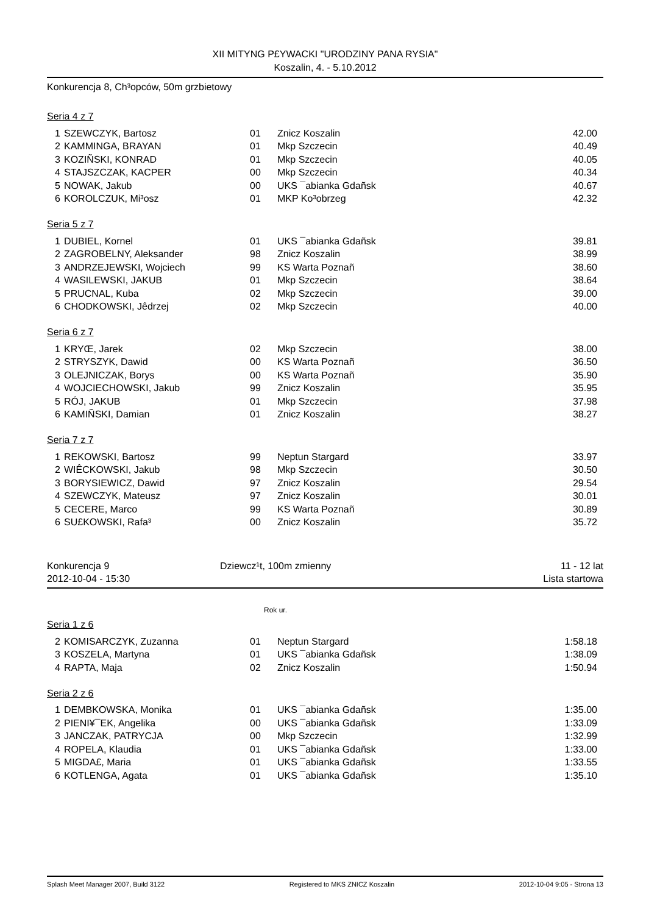XII MITYNG P£YWACKI "URODZINY PANA RYSIA"
Koszalin, 4. - 5.10.2012
Konkurencja 8, Ch³opców, 50m grzbietowy
Seria 4 z 7
| 1 | SZEWCZYK, Bartosz | 01 | Znicz Koszalin | 42.00 |
| 2 | KAMMINGA, BRAYAN | 01 | Mkp Szczecin | 40.49 |
| 3 | KOZIÑSKI, KONRAD | 01 | Mkp Szczecin | 40.05 |
| 4 | STAJSZCZAK, KACPER | 00 | Mkp Szczecin | 40.34 |
| 5 | NOWAK, Jakub | 00 | UKS ¯abianka Gdañsk | 40.67 |
| 6 | KOROLCZUK, Mi³osz | 01 | MKP Ko³obrzeg | 42.32 |
Seria 5 z 7
| 1 | DUBIEL, Kornel | 01 | UKS ¯abianka Gdañsk | 39.81 |
| 2 | ZAGROBELNY, Aleksander | 98 | Znicz Koszalin | 38.99 |
| 3 | ANDRZEJEWSKI, Wojciech | 99 | KS Warta Poznañ | 38.60 |
| 4 | WASILEWSKI, JAKUB | 01 | Mkp Szczecin | 38.64 |
| 5 | PRUCNAL, Kuba | 02 | Mkp Szczecin | 39.00 |
| 6 | CHODKOWSKI, Jêdrzej | 02 | Mkp Szczecin | 40.00 |
Seria 6 z 7
| 1 | KRYŒ, Jarek | 02 | Mkp Szczecin | 38.00 |
| 2 | STRYSZYK, Dawid | 00 | KS Warta Poznañ | 36.50 |
| 3 | OLEJNICZAK, Borys | 00 | KS Warta Poznañ | 35.90 |
| 4 | WOJCIECHOWSKI, Jakub | 99 | Znicz Koszalin | 35.95 |
| 5 | RÓJ, JAKUB | 01 | Mkp Szczecin | 37.98 |
| 6 | KAMIÑSKI, Damian | 01 | Znicz Koszalin | 38.27 |
Seria 7 z 7
| 1 | REKOWSKI, Bartosz | 99 | Neptun Stargard | 33.97 |
| 2 | WIÊCKOWSKI, Jakub | 98 | Mkp Szczecin | 30.50 |
| 3 | BORYSIEWICZ, Dawid | 97 | Znicz Koszalin | 29.54 |
| 4 | SZEWCZYK, Mateusz | 97 | Znicz Koszalin | 30.01 |
| 5 | CECERE, Marco | 99 | KS Warta Poznañ | 30.89 |
| 6 | SU£KOWSKI, Rafa³ | 00 | Znicz Koszalin | 35.72 |
Konkurencja 9
2012-10-04 - 15:30
Dziewcz¹t, 100m zmienny 11 - 12 lat
Lista startowa
Rok ur.
Seria 1 z 6
| 2 | KOMISARCZYK, Zuzanna | 01 | Neptun Stargard | 1:58.18 |
| 3 | KOSZELA, Martyna | 01 | UKS ¯abianka Gdañsk | 1:38.09 |
| 4 | RAPTA, Maja | 02 | Znicz Koszalin | 1:50.94 |
Seria 2 z 6
| 1 | DEMBKOWSKA, Monika | 01 | UKS ¯abianka Gdañsk | 1:35.00 |
| 2 | PIENI¥¯EK, Angelika | 00 | UKS ¯abianka Gdañsk | 1:33.09 |
| 3 | JANCZAK, PATRYCJA | 00 | Mkp Szczecin | 1:32.99 |
| 4 | ROPELA, Klaudia | 01 | UKS ¯abianka Gdañsk | 1:33.00 |
| 5 | MIGDA£, Maria | 01 | UKS ¯abianka Gdañsk | 1:33.55 |
| 6 | KOTLENGA, Agata | 01 | UKS ¯abianka Gdañsk | 1:35.10 |
Splash Meet Manager 2007, Build 3122 Registered to MKS ZNICZ Koszalin 2012-10-04 9:05 - Strona 13